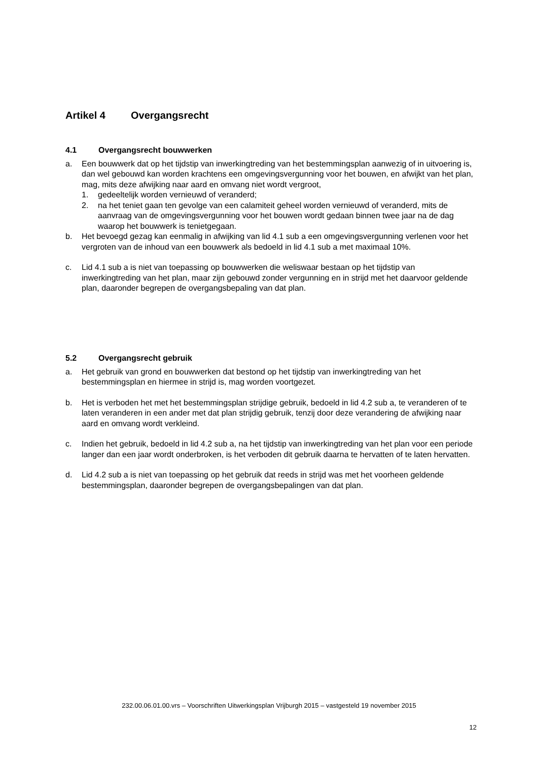Artikel 4 Overgangsrecht
4.1 Overgangsrecht bouwwerken
a. Een bouwwerk dat op het tijdstip van inwerkingtreding van het bestemmingsplan aanwezig of in uitvoering is, dan wel gebouwd kan worden krachtens een omgevingsvergunning voor het bouwen, en afwijkt van het plan, mag, mits deze afwijking naar aard en omvang niet wordt vergroot,
1. gedeeltelijk worden vernieuwd of veranderd;
2. na het teniet gaan ten gevolge van een calamiteit geheel worden vernieuwd of veranderd, mits de aanvraag van de omgevingsvergunning voor het bouwen wordt gedaan binnen twee jaar na de dag waarop het bouwwerk is tenietgegaan.
b. Het bevoegd gezag kan eenmalig in afwijking van lid 4.1 sub a een omgevingsvergunning verlenen voor het vergroten van de inhoud van een bouwwerk als bedoeld in lid 4.1 sub a met maximaal 10%.
c. Lid 4.1 sub a is niet van toepassing op bouwwerken die weliswaar bestaan op het tijdstip van inwerkingtreding van het plan, maar zijn gebouwd zonder vergunning en in strijd met het daarvoor geldende plan, daaronder begrepen de overgangsbepaling van dat plan.
5.2 Overgangsrecht gebruik
a. Het gebruik van grond en bouwwerken dat bestond op het tijdstip van inwerkingtreding van het bestemmingsplan en hiermee in strijd is, mag worden voortgezet.
b. Het is verboden het met het bestemmingsplan strijdige gebruik, bedoeld in lid 4.2 sub a, te veranderen of te laten veranderen in een ander met dat plan strijdig gebruik, tenzij door deze verandering de afwijking naar aard en omvang wordt verkleind.
c. Indien het gebruik, bedoeld in lid 4.2 sub a, na het tijdstip van inwerkingtreding van het plan voor een periode langer dan een jaar wordt onderbroken, is het verboden dit gebruik daarna te hervatten of te laten hervatten.
d. Lid 4.2 sub a is niet van toepassing op het gebruik dat reeds in strijd was met het voorheen geldende bestemmingsplan, daaronder begrepen de overgangsbepalingen van dat plan.
232.00.06.01.00.vrs – Voorschriften Uitwerkingsplan Vrijburgh 2015 – vastgesteld 19 november 2015
12